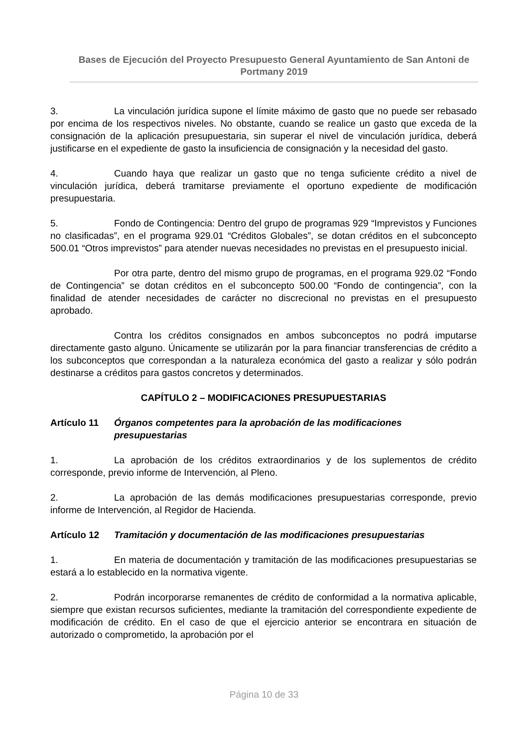Bases de Ejecución del Proyecto Presupuesto General Ayuntamiento de San Antoni de Portmany 2019
3. La vinculación jurídica supone el límite máximo de gasto que no puede ser rebasado por encima de los respectivos niveles. No obstante, cuando se realice un gasto que exceda de la consignación de la aplicación presupuestaria, sin superar el nivel de vinculación jurídica, deberá justificarse en el expediente de gasto la insuficiencia de consignación y la necesidad del gasto.
4. Cuando haya que realizar un gasto que no tenga suficiente crédito a nivel de vinculación jurídica, deberá tramitarse previamente el oportuno expediente de modificación presupuestaria.
5. Fondo de Contingencia: Dentro del grupo de programas 929 “Imprevistos y Funciones no clasificadas”, en el programa 929.01 “Créditos Globales”, se dotan créditos en el subconcepto 500.01 “Otros imprevistos” para atender nuevas necesidades no previstas en el presupuesto inicial.
Por otra parte, dentro del mismo grupo de programas, en el programa 929.02 “Fondo de Contingencia” se dotan créditos en el subconcepto 500.00 “Fondo de contingencia”, con la finalidad de atender necesidades de carácter no discrecional no previstas en el presupuesto aprobado.
Contra los créditos consignados en ambos subconceptos no podrá imputarse directamente gasto alguno. Únicamente se utilizarán por la para financiar transferencias de crédito a los subconceptos que correspondan a la naturaleza económica del gasto a realizar y sólo podrán destinarse a créditos para gastos concretos y determinados.
CAPÍTULO 2 – MODIFICACIONES PRESUPUESTARIAS
Artículo 11 Órganos competentes para la aprobación de las modificaciones presupuestarias
1. La aprobación de los créditos extraordinarios y de los suplementos de crédito corresponde, previo informe de Intervención, al Pleno.
2. La aprobación de las demás modificaciones presupuestarias corresponde, previo informe de Intervención, al Regidor de Hacienda.
Artículo 12 Tramitación y documentación de las modificaciones presupuestarias
1. En materia de documentación y tramitación de las modificaciones presupuestarias se estará a lo establecido en la normativa vigente.
2. Podrán incorporarse remanentes de crédito de conformidad a la normativa aplicable, siempre que existan recursos suficientes, mediante la tramitación del correspondiente expediente de modificación de crédito. En el caso de que el ejercicio anterior se encontrara en situación de autorizado o comprometido, la aprobación por el
Página 10 de 33